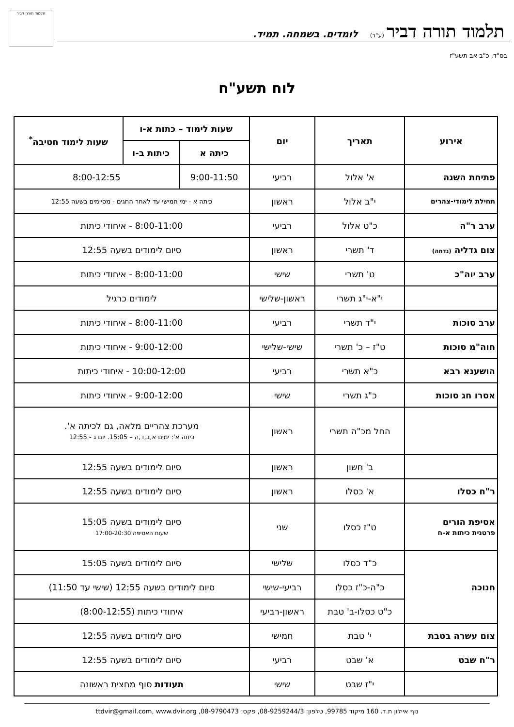תלמוד תורה דביר
תלמוד תורה דביר (ע"ר) לומדים. בשמחה. תמיד.
בס"ד, כ"ב אב תשע"ז
לוח תשע"ח
| אירוע | תאריך | יום | שעות לימוד – כתות א-ו | | שעות לימוד חטיבה<sup>*</sup> |
| --- | --- | --- | --- | --- | --- |
| | | | כיתה א | כיתות ב-ו | |
| פתיחת השנה | א' אלול | רביעי | 9:00-11:50 | 8:00-12:55 | |
| תחילת לימודי-צהרים | י"ב אלול | ראשון | כיתה א - ימי חמישי עד לאחר החגים - מסיימים בשעה 12:55 | | |
| ערב ר"ה | כ"ט אלול | רביעי | 8:00-11:00 - איחודי כיתות | | |
| צום גדליה (נדחה) | ד' תשרי | ראשון | סיום לימודים בשעה 12:55 | | |
| ערב יוה"כ | ט' תשרי | שישי | 8:00-11:00 - איחודי כיתות | | |
| | י"א-י"ג תשרי | ראשון-שלישי | לימודים כרגיל | | |
| ערב סוכות | י"ד תשרי | רביעי | 8:00-11:00 - איחודי כיתות | | |
| חוה"מ סוכות | ט"ז – כ' תשרי | שישי-שלישי | 9:00-12:00 - איחודי כיתות | | |
| הושענא רבא | כ"א תשרי | רביעי | 10:00-12:00 - איחודי כיתות | | |
| אסרו חג סוכות | כ"ג תשרי | שישי | 9:00-12:00 - איחודי כיתות | | |
| | החל מכ"ה תשרי | ראשון | מערכת צהריים מלאה, גם לכיתה א'. כיתה א': ימים א,ב,ד,ה – 15:05. יום ג - 12:55 | | |
| | ב' חשון | ראשון | סיום לימודים בשעה 12:55 | | |
| ר"ח כסלו | א' כסלו | ראשון | סיום לימודים בשעה 12:55 | | |
| אסיפת הורים פרטנית כיתות א-ח | ט"ז כסלו | שני | סיום לימודים בשעה 15:05 שעות האסיפה 17:00-20:30 | | |
| חנוכה | כ"ד כסלו | שלישי | סיום לימודים בשעה 15:05 | | |
| | כ"ה-כ"ז כסלו | רביעי-שישי | סיום לימודים בשעה 12:55 (שישי עד 11:50) | | |
| | כ"ט כסלו-ב' טבת | ראשון-רביעי | איחודי כיתות (8:00-12:55) | | |
| צום עשרה בטבת | י' טבת | חמישי | סיום לימודים בשעה 12:55 | | |
| ר"ח שבט | א' שבט | רביעי | סיום לימודים בשעה 12:55 | | |
| | י"ז שבט | שישי | תעודות סוף מחצית ראשונה | | |
נוף איילון ת.ד. 160 מיקוד 99785, טלפון: 08-9259244/3, פקס: 08-9790473, ttdvir@gmail.com, www.dvir.org